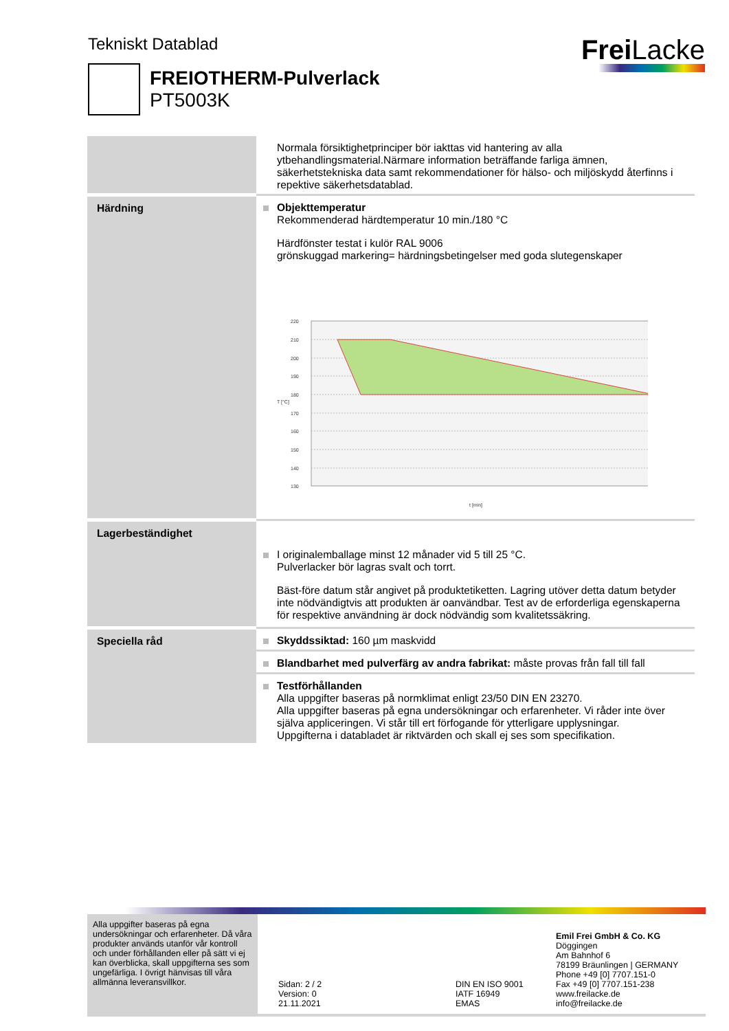Tekniskt Datablad Frei Lacke
FREIOTHERM-Pulverlack
PT5003K
| | Normala försiktighetprinciper bör iakttas vid hantering av alla ytbehandlingsmaterial.Närmare information beträffande farliga ämnen, säkerhetstekniska data samt rekommendationer för hälso- och miljöskydd återfinns i repektive säkerhetsdatablad. |
| Härdning | Objekttemperatur Rekommenderad härdtemperatur 10 min./180 °C Härdfönster testat i kulör RAL 9006 grönskuggad markering= härdningsbetingelser med goda slutegenskaper 220 210 200 190 180 170 160 150 140 130 T [°C] t [min] |
| Lagerbeständighet | I originalemballage minst 12 månader vid 5 till 25 °C. Pulverlacker bör lagras svalt och torrt. Bäst-före datum står angivet på produktetiketten. Lagring utöver detta datum betyder inte nödvändigtvis att produkten är oanvändbar. Test av de erforderliga egenskaperna för respektive användning är dock nödvändig som kvalitetssäkring. |
| Speciella råd | Skyddssiktad: 160 µm maskvidd |
| | Blandbarhet med pulverfärg av andra fabrikat: måste provas från fall till fall |
| | Testförhållanden Alla uppgifter baseras på normklimat enligt 23/50 DIN EN 23270. Alla uppgifter baseras på egna undersökningar och erfarenheter. Vi råder inte över själva appliceringen. Vi står till ert förfogande för ytterligare upplysningar. Uppgifterna i databladet är riktvärden och skall ej ses som specifikation. |
Alla uppgifter baseras på egna undersökningar och erfarenheter. Då våra produkter används utanför vår kontroll och under förhållanden eller på sätt vi ej kan överblicka, skall uppgifterna ses som ungefärliga. I övrigt hänvisas till våra allmänna leveransvillkor.
Sidan: 2 / 2
Version: 0
21.11.2021
DIN EN ISO 9001
IATF 16949
EMAS
Emil Frei GmbH & Co. KG
Döggingen
Am Bahnhof 6
78199 Bräunlingen | GERMANY
Phone +49 [0] 7707.151-0
Fax +49 [0] 7707.151-238
www.freilacke.de
info@freilacke.de